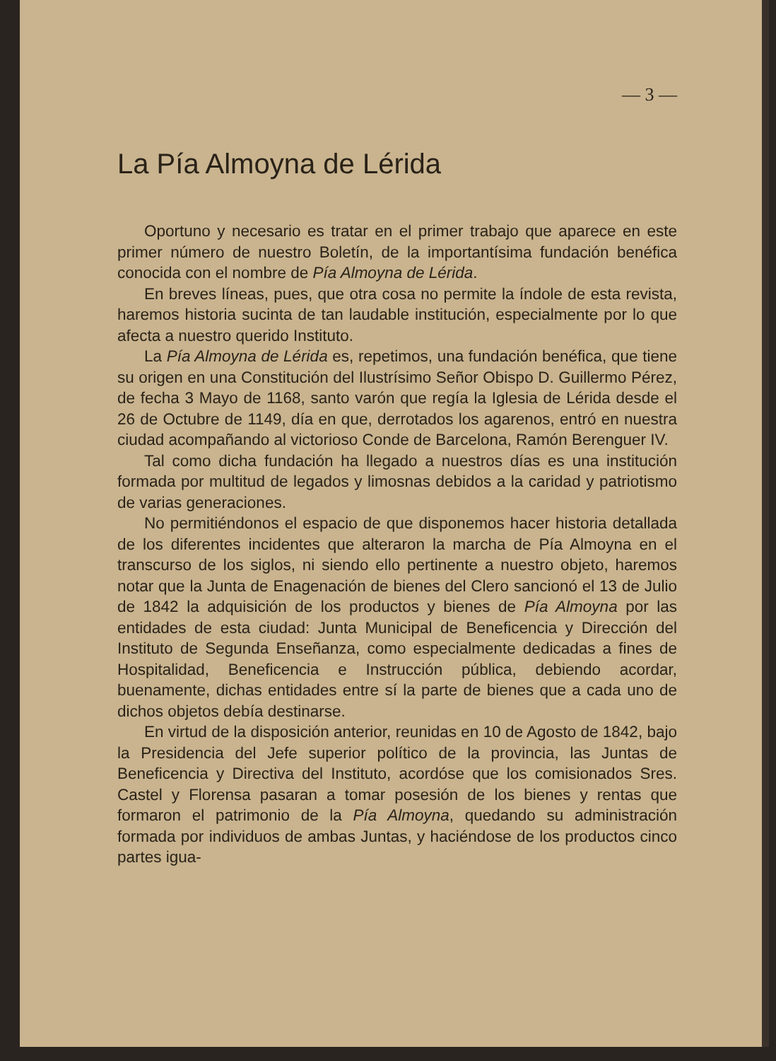— 3 —
La Pía Almoyna de Lérida
Oportuno y necesario es tratar en el primer trabajo que aparece en este primer número de nuestro Boletín, de la importantísima fundación benéfica conocida con el nombre de Pía Almoyna de Lérida.
En breves líneas, pues, que otra cosa no permite la índole de esta revista, haremos historia sucinta de tan laudable institución, especialmente por lo que afecta a nuestro querido Instituto.
La Pía Almoyna de Lérida es, repetimos, una fundación benéfica, que tiene su origen en una Constitución del Ilustrísimo Señor Obispo D. Guillermo Pérez, de fecha 3 Mayo de 1168, santo varón que regía la Iglesia de Lérida desde el 26 de Octubre de 1149, día en que, derrotados los agarenos, entró en nuestra ciudad acompañando al victorioso Conde de Barcelona, Ramón Berenguer IV.
Tal como dicha fundación ha llegado a nuestros días es una institución formada por multitud de legados y limosnas debidos a la caridad y patriotismo de varias generaciones.
No permitiéndonos el espacio de que disponemos hacer historia detallada de los diferentes incidentes que alteraron la marcha de Pía Almoyna en el transcurso de los siglos, ni siendo ello pertinente a nuestro objeto, haremos notar que la Junta de Enagenación de bienes del Clero sancionó el 13 de Julio de 1842 la adquisición de los productos y bienes de Pía Almoyna por las entidades de esta ciudad: Junta Municipal de Beneficencia y Dirección del Instituto de Segunda Enseñanza, como especialmente dedicadas a fines de Hospitalidad, Beneficencia e Instrucción pública, debiendo acordar, buenamente, dichas entidades entre sí la parte de bienes que a cada uno de dichos objetos debía destinarse.
En virtud de la disposición anterior, reunidas en 10 de Agosto de 1842, bajo la Presidencia del Jefe superior político de la provincia, las Juntas de Beneficencia y Directiva del Instituto, acordóse que los comisionados Sres. Castel y Florensa pasaran a tomar posesión de los bienes y rentas que formaron el patrimonio de la Pía Almoyna, quedando su administración formada por individuos de ambas Juntas, y haciéndose de los productos cinco partes igua-